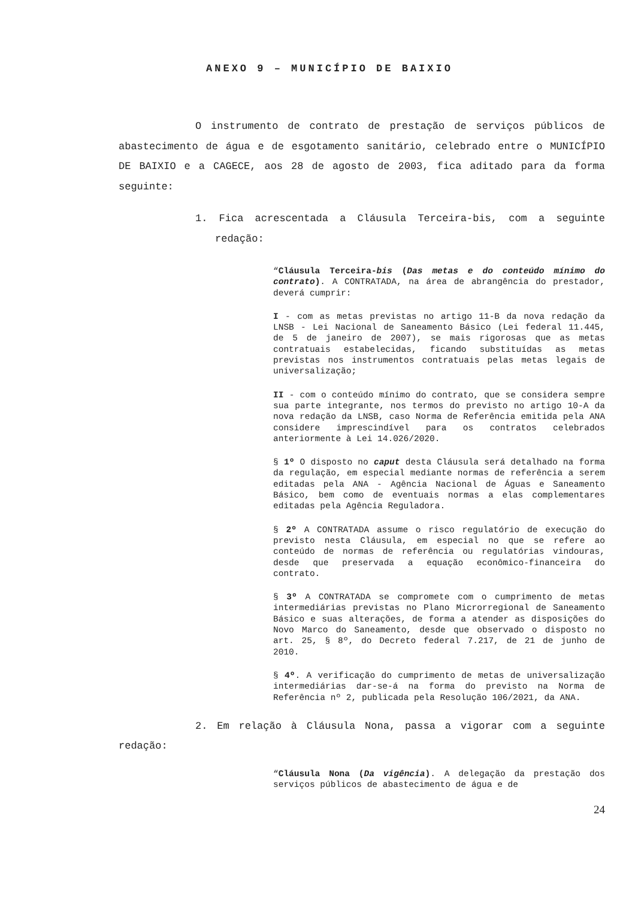ANEXO 9 – MUNICÍPIO DE BAIXIO
O instrumento de contrato de prestação de serviços públicos de abastecimento de água e de esgotamento sanitário, celebrado entre o MUNICÍPIO DE BAIXIO e a CAGECE, aos 28 de agosto de 2003, fica aditado para da forma seguinte:
1. Fica acrescentada a Cláusula Terceira-bis, com a seguinte redação:
“Cláusula Terceira-bis (Das metas e do conteúdo mínimo do contrato). A CONTRATADA, na área de abrangência do prestador, deverá cumprir:
I - com as metas previstas no artigo 11-B da nova redação da LNSB - Lei Nacional de Saneamento Básico (Lei federal 11.445, de 5 de janeiro de 2007), se mais rigorosas que as metas contratuais estabelecidas, ficando substituídas as metas previstas nos instrumentos contratuais pelas metas legais de universalização;
II - com o conteúdo mínimo do contrato, que se considera sempre sua parte integrante, nos termos do previsto no artigo 10-A da nova redação da LNSB, caso Norma de Referência emitida pela ANA considere imprescindível para os contratos celebrados anteriormente à Lei 14.026/2020.
§ 1º O disposto no caput desta Cláusula será detalhado na forma da regulação, em especial mediante normas de referência a serem editadas pela ANA - Agência Nacional de Águas e Saneamento Básico, bem como de eventuais normas a elas complementares editadas pela Agência Reguladora.
§ 2º A CONTRATADA assume o risco regulatório de execução do previsto nesta Cláusula, em especial no que se refere ao conteúdo de normas de referência ou regulatórias vindouras, desde que preservada a equação econômico-financeira do contrato.
§ 3º A CONTRATADA se compromete com o cumprimento de metas intermediárias previstas no Plano Microrregional de Saneamento Básico e suas alterações, de forma a atender as disposições do Novo Marco do Saneamento, desde que observado o disposto no art. 25, § 8º, do Decreto federal 7.217, de 21 de junho de 2010.
§ 4º. A verificação do cumprimento de metas de universalização intermediárias dar-se-á na forma do previsto na Norma de Referência nº 2, publicada pela Resolução 106/2021, da ANA.
2. Em relação à Cláusula Nona, passa a vigorar com a seguinte redação:
“Cláusula Nona (Da vigência). A delegação da prestação dos serviços públicos de abastecimento de água e de
24